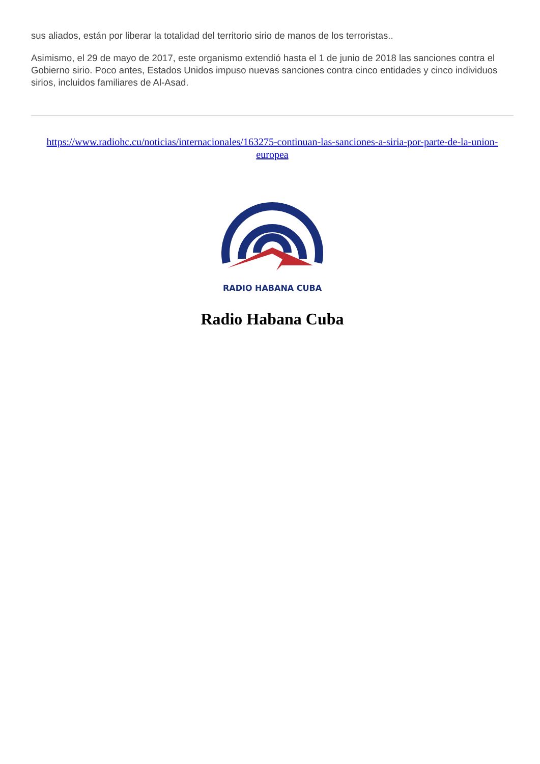sus aliados, están por liberar la totalidad del territorio sirio de manos de los terroristas..
Asimismo, el 29 de mayo de 2017, este organismo extendió hasta el 1 de junio de 2018 las sanciones contra el Gobierno sirio. Poco antes, Estados Unidos impuso nuevas sanciones contra cinco entidades y cinco individuos sirios, incluidos familiares de Al-Asad.
https://www.radiohc.cu/noticias/internacionales/163275-continuan-las-sanciones-a-siria-por-parte-de-la-union-europea
RADIO HABANA CUBA
Radio Habana Cuba